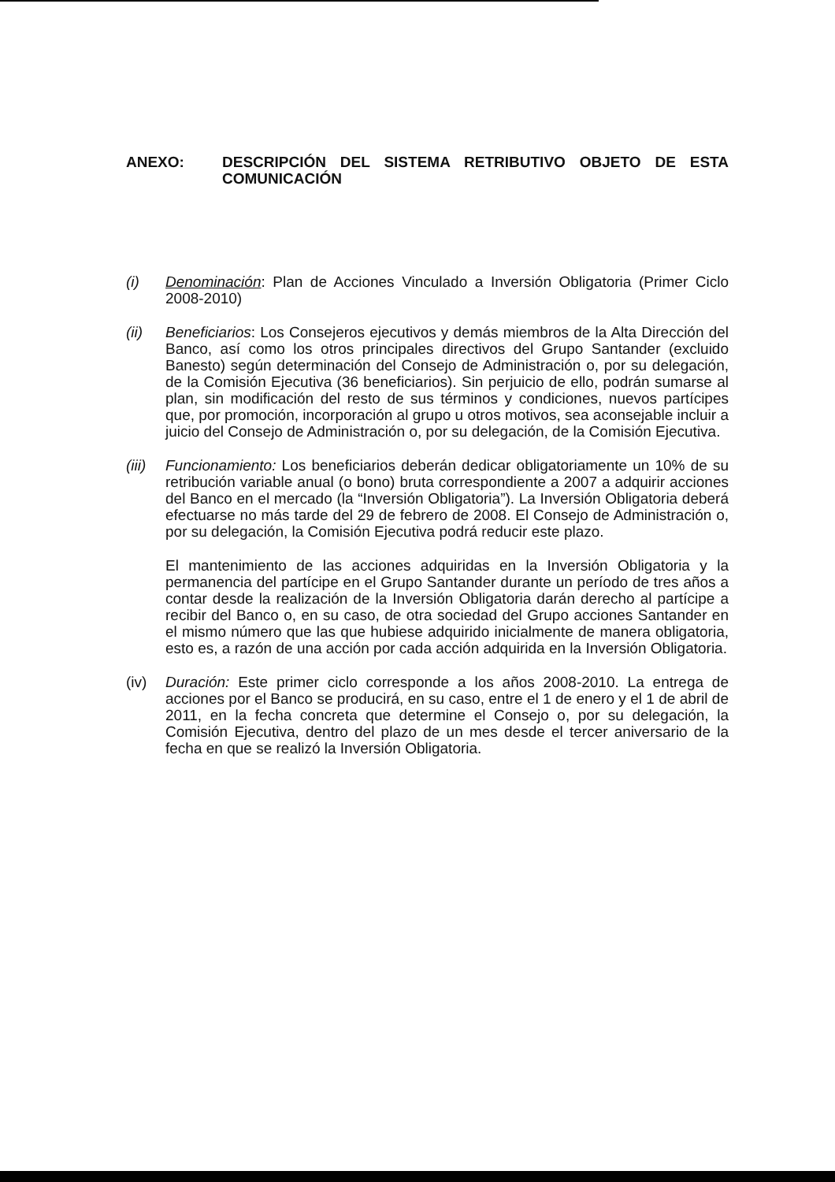ANEXO: DESCRIPCIÓN DEL SISTEMA RETRIBUTIVO OBJETO DE ESTA COMUNICACIÓN
(i) Denominación: Plan de Acciones Vinculado a Inversión Obligatoria (Primer Ciclo 2008-2010)
(ii) Beneficiarios: Los Consejeros ejecutivos y demás miembros de la Alta Dirección del Banco, así como los otros principales directivos del Grupo Santander (excluido Banesto) según determinación del Consejo de Administración o, por su delegación, de la Comisión Ejecutiva (36 beneficiarios). Sin perjuicio de ello, podrán sumarse al plan, sin modificación del resto de sus términos y condiciones, nuevos partícipes que, por promoción, incorporación al grupo u otros motivos, sea aconsejable incluir a juicio del Consejo de Administración o, por su delegación, de la Comisión Ejecutiva.
(iii)
Funcionamiento: Los beneficiarios deberán dedicar obligatoriamente un 10% de su retribución variable anual (o bono) bruta correspondiente a 2007 a adquirir acciones del Banco en el mercado (la “Inversión Obligatoria”). La Inversión Obligatoria deberá efectuarse no más tarde del 29 de febrero de 2008. El Consejo de Administración o, por su delegación, la Comisión Ejecutiva podrá reducir este plazo.
El mantenimiento de las acciones adquiridas en la Inversión Obligatoria y la permanencia del partícipe en el Grupo Santander durante un período de tres años a contar desde la realización de la Inversión Obligatoria darán derecho al partícipe a recibir del Banco o, en su caso, de otra sociedad del Grupo acciones Santander en el mismo número que las que hubiese adquirido inicialmente de manera obligatoria, esto es, a razón de una acción por cada acción adquirida en la Inversión Obligatoria.
(iv) Duración: Este primer ciclo corresponde a los años 2008-2010. La entrega de acciones por el Banco se producirá, en su caso, entre el 1 de enero y el 1 de abril de 2011, en la fecha concreta que determine el Consejo o, por su delegación, la Comisión Ejecutiva, dentro del plazo de un mes desde el tercer aniversario de la fecha en que se realizó la Inversión Obligatoria.